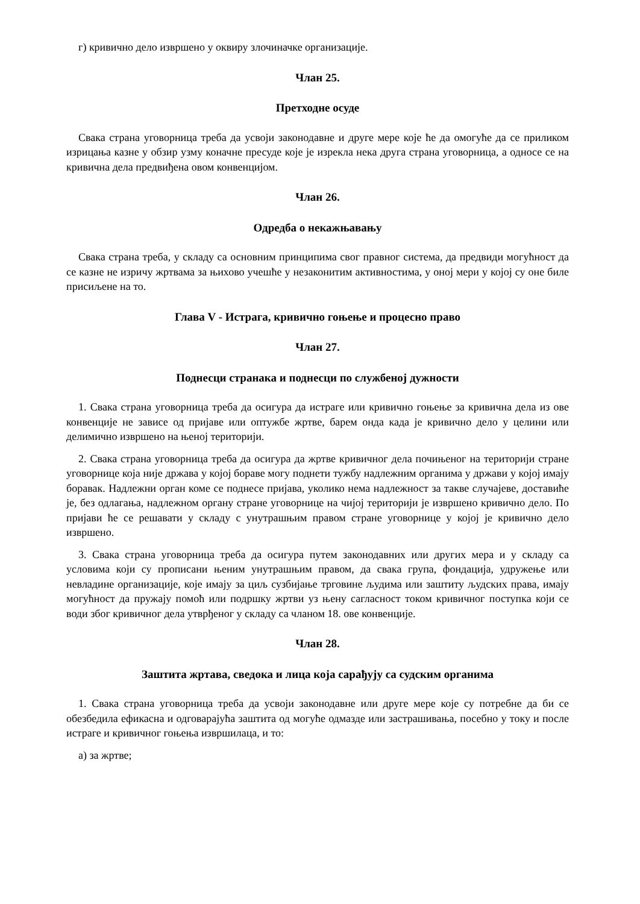г) кривично дело извршено у оквиру злочиначке организације.
Члан 25.
Претходне осуде
Свака страна уговорница треба да усвоји законодавне и друге мере које ће да омогуће да се приликом изрицања казне у обзир узму коначне пресуде које је изрекла нека друга страна уговорница, а односе се на кривична дела предвиђена овом конвенцијом.
Члан 26.
Одредба о некажњавању
Свака страна треба, у складу са основним принципима свог правног система, да предвиди могућност да се казне не изричу жртвама за њихово учешће у незаконитим активностима, у оној мери у којој су оне биле присиљене на то.
Глава V - Истрага, кривично гоњење и процесно право
Члан 27.
Поднесци странака и поднесци по службеној дужности
1. Свака страна уговорница треба да осигура да истраге или кривично гоњење за кривична дела из ове конвенције не зависе од пријаве или оптужбе жртве, барем онда када је кривично дело у целини или делимично извршено на њеној територији.
2. Свака страна уговорница треба да осигура да жртве кривичног дела почињеног на територији стране уговорнице која није држава у којој бораве могу поднети тужбу надлежним органима у држави у којој имају боравак. Надлежни орган коме се поднесе пријава, уколико нема надлежност за такве случајеве, доставиће је, без одлагања, надлежном органу стране уговорнице на чијој територији је извршено кривично дело. По пријави ће се решавати у складу с унутрашњим правом стране уговорнице у којој је кривично дело извршено.
3. Свака страна уговорница треба да осигура путем законодавних или других мера и у складу са условима који су прописани њеним унутрашњим правом, да свака група, фондација, удружење или невладине организације, које имају за циљ сузбијање трговине људима или заштиту људских права, имају могућност да пружају помоћ или подршку жртви уз њену сагласност током кривичног поступка који се води због кривичног дела утврђеног у складу са чланом 18. ове конвенције.
Члан 28.
Заштита жртава, сведока и лица која сарађују са судским органима
1. Свака страна уговорница треба да усвоји законодавне или друге мере које су потребне да би се обезбедила ефикасна и одговарајућа заштита од могуће одмазде или застрашивања, посебно у току и после истраге и кривичног гоњења извршилаца, и то:
а) за жртве;